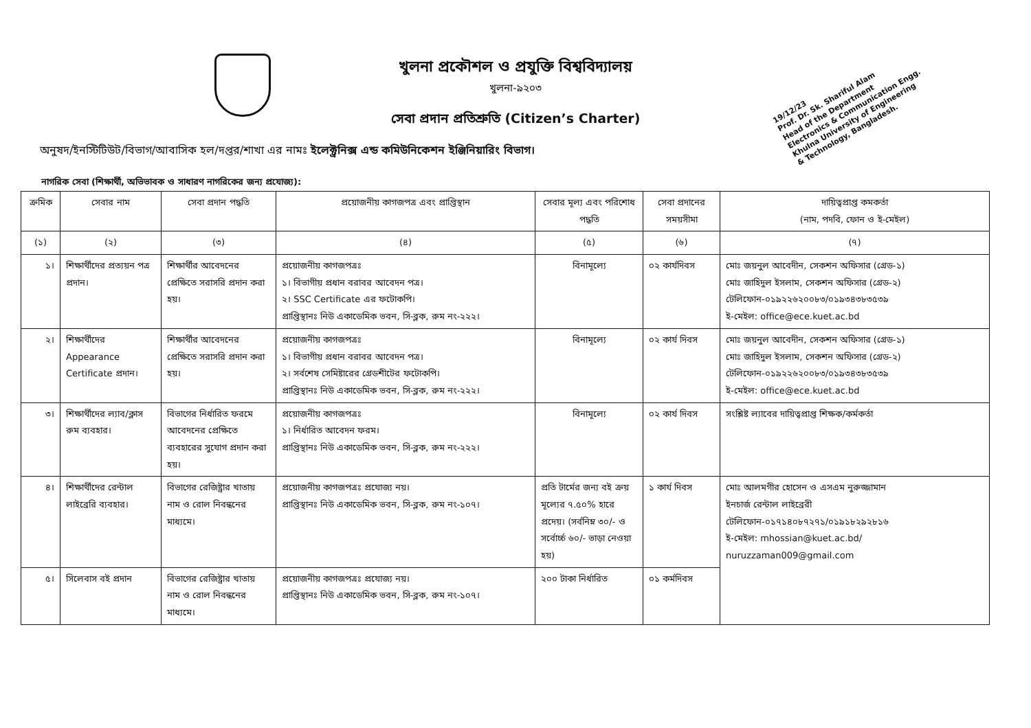19/12/23
Prof. Dr. Sk. Shariful Alam
Head of the Department
Electronics & Communication Engg.
Khulna University of Engineering
& Technology, Bangladesh.
খুলনা প্রকৌশল ও প্রযুক্তি বিশ্ববিদ্যালয়
খুলনা-৯২০৩
সেবা প্রদান প্রতিশ্রুতি (Citizen’s Charter)
অনুষদ/ইনস্টিটিউট/বিভাগ/আবাসিক হল/দপ্তর/শাখা এর নামঃ ইলেক্ট্রনিক্স এন্ড কমিউনিকেশন ইঞ্জিনিয়ারিং বিভাগ।
নাগরিক সেবা (শিক্ষার্থী, অভিভাবক ও সাধারণ নাগরিকের জন্য প্রযোজ্য):
| ক্রমিক | সেবার নাম | সেবা প্রদান পদ্ধতি | প্রয়োজনীয় কাগজপত্র এবং প্রাপ্তিস্থান | সেবার মূল্য এবং পরিশোধ পদ্ধতি | সেবা প্রদানের সময়সীমা | দায়িত্বপ্রাপ্ত কমকর্তা (নাম, পদবি, ফোন ও ই-মেইল) |
| --- | --- | --- | --- | --- | --- | --- |
| (১) | (২) | (৩) | (৪) | (৫) | (৬) | (৭) |
| ১। | শিক্ষার্থীদের প্রত্যয়ন পত্র প্রদান। | শিক্ষার্থীর আবেদনের প্রেক্ষিতে সরাসরি প্রদান করা হয়। | প্রয়োজনীয় কাগজপত্রঃ ১। বিভাগীয় প্রধান বরাবর আবেদন পত্র। ২। SSC Certificate এর ফটোকপি। প্রাপ্তিস্থানঃ নিউ একাডেমিক ভবন, সি-ব্লক, রুম নং-২২২। | বিনামূল্যে | ০২ কার্যদিবস | মোঃ জয়নুল আবেদীন, সেকশন অফিসার (গ্রেড-১) মোঃ জাহিদুল ইসলাম, সেকশন অফিসার (গ্রেড-২) টেলিফোন-০১৯২২৬২০০৮৩/০১৯৩৪৩৮৩৫৩৯ ই-মেইল: office@ece.kuet.ac.bd |
| ২। | শিক্ষার্থীদের Appearance Certificate প্রদান। | শিক্ষার্থীর আবেদনের প্রেক্ষিতে সরাসরি প্রদান করা হয়। | প্রয়োজনীয় কাগজপত্রঃ ১। বিভাগীয় প্রধান বরাবর আবেদন পত্র। ২। সর্বশেষ সেমিষ্টারের গ্রেডশীটের ফটোকপি। প্রাপ্তিস্থানঃ নিউ একাডেমিক ভবন, সি-ব্লক, রুম নং-২২২। | বিনামূল্যে | ০২ কার্য দিবস | মোঃ জয়নুল আবেদীন, সেকশন অফিসার (গ্রেড-১) মোঃ জাহিদুল ইসলাম, সেকশন অফিসার (গ্রেড-২) টেলিফোন-০১৯২২৬২০০৮৩/০১৯৩৪৩৮৩৫৩৯ ই-মেইল: office@ece.kuet.ac.bd |
| ৩। | শিক্ষার্থীদের ল্যাব/ক্লাস রুম ব্যবহার। | বিভাগের নির্ধারিত ফরমে আবেদনের প্রেক্ষিতে ব্যবহারের সুযোগ প্রদান করা হয়। | প্রয়োজনীয় কাগজপত্রঃ ১। নির্ধারিত আবেদন ফরম। প্রাপ্তিস্থানঃ নিউ একাডেমিক ভবন, সি-ব্লক, রুম নং-২২২। | বিনামূল্যে | ০২ কার্য দিবস | সংশ্লিষ্ট ল্যাবের দায়িত্বপ্রাপ্ত শিক্ষক/কর্মকর্তা |
| ৪। | শিক্ষার্থীদের রেন্টাল লাইব্রেরি ব্যবহার। | বিভাগের রেজিষ্ট্রার খাতায় নাম ও রোল নিবন্ধনের মাধ্যমে। | প্রয়োজনীয় কাগজপত্রঃ প্রযোজ্য নয়। প্রাপ্তিস্থানঃ নিউ একাডেমিক ভবন, সি-ব্লক, রুম নং-১০৭। | প্রতি টার্মের জন্য বই ক্রয় মূল্যের ৭.৫০% হারে প্রদেয়। (সর্বনিম্ন ৩০/- ও সর্বোর্চ্চ ৬০/- ভাড়া নেওয়া হয়) | ১ কার্য দিবস | মোঃ আলমগীর হোসেন ও এসএম নুরুজ্জামান ইনচার্জ রেন্টাল লাইব্রেরী টেলিফোন-০১৭১৪০৮৭২৭১/০১৯১৮২৯২৮১৬ ই-মেইল: mhossian@kuet.ac.bd/ nuruzzaman009@gmail.com |
| ৫। | সিলেবাস বই প্রদান | বিভাগের রেজিষ্ট্রার খাতায় নাম ও রোল নিবন্ধনের মাধ্যমে। | প্রয়োজনীয় কাগজপত্রঃ প্রযোজ্য নয়। প্রাপ্তিস্থানঃ নিউ একাডেমিক ভবন, সি-ব্লক, রুম নং-১০৭। | ২০০ টাকা নির্ধারিত | ০১ কর্মদিবস | |